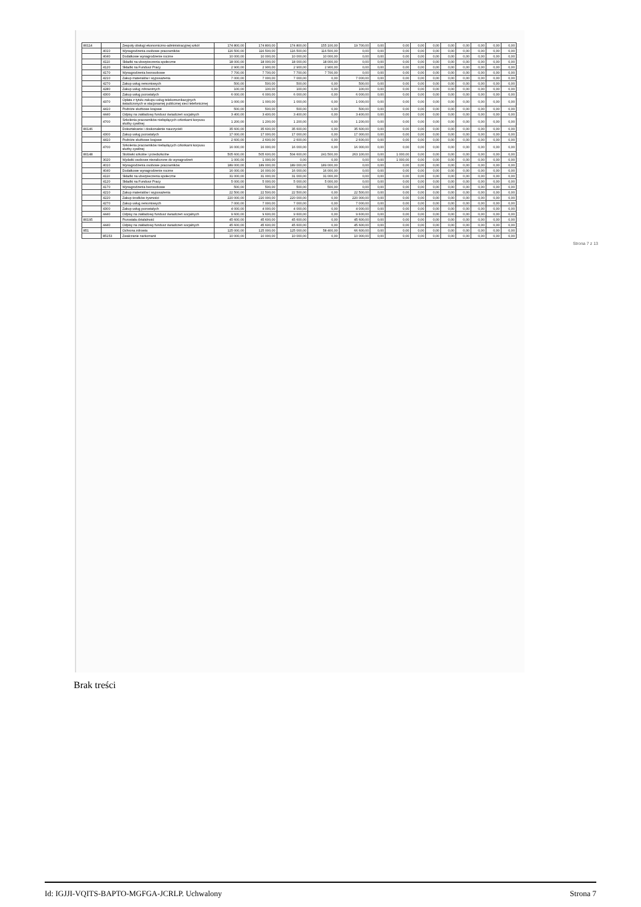| 80114 | | Zespoły obsługi ekonomiczno-administracyjnej szkół | 174 800,00 | 174 800,00 | 174 800,00 | 155 100,00 | 19 700,00 | 0,00 | 0,00 | 0,00 | 0,00 | 0,00 | 0,00 | 0,00 | 0,00 | 0,00 |
| | 4010 | Wynagrodzenia osobowe pracowników | 116 500,00 | 116 500,00 | 116 500,00 | 116 500,00 | 0,00 | 0,00 | 0,00 | 0,00 | 0,00 | 0,00 | 0,00 | 0,00 | 0,00 | 0,00 |
| | 4040 | Dodatkowe wynagrodzenie roczne | 10 000,00 | 10 000,00 | 10 000,00 | 10 000,00 | 0,00 | 0,00 | 0,00 | 0,00 | 0,00 | 0,00 | 0,00 | 0,00 | 0,00 | 0,00 |
| | 4110 | Składki na ubezpieczenia społeczne | 18 000,00 | 18 000,00 | 18 000,00 | 18 000,00 | 0,00 | 0,00 | 0,00 | 0,00 | 0,00 | 0,00 | 0,00 | 0,00 | 0,00 | 0,00 |
| | 4120 | Składki na Fundusz Pracy | 2 900,00 | 2 900,00 | 2 900,00 | 2 900,00 | 0,00 | 0,00 | 0,00 | 0,00 | 0,00 | 0,00 | 0,00 | 0,00 | 0,00 | 0,00 |
| | 4170 | Wynagrodzenia bezosobowe | 7 700,00 | 7 700,00 | 7 700,00 | 7 700,00 | 0,00 | 0,00 | 0,00 | 0,00 | 0,00 | 0,00 | 0,00 | 0,00 | 0,00 | 0,00 |
| | 4210 | Zakup materiałów i wyposażenia | 7 000,00 | 7 000,00 | 7 000,00 | 0,00 | 7 000,00 | 0,00 | 0,00 | 0,00 | 0,00 | 0,00 | 0,00 | 0,00 | 0,00 | 0,00 |
| | 4270 | Zakup usług remontowych | 500,00 | 500,00 | 500,00 | 0,00 | 500,00 | 0,00 | 0,00 | 0,00 | 0,00 | 0,00 | 0,00 | 0,00 | 0,00 | 0,00 |
| | 4280 | Zakup usług zdrowotnych | 100,00 | 100,00 | 100,00 | 0,00 | 100,00 | 0,00 | 0,00 | 0,00 | 0,00 | 0,00 | 0,00 | 0,00 | 0,00 | 0,00 |
| | 4300 | Zakup usług pozostałych | 6 000,00 | 6 000,00 | 6 000,00 | 0,00 | 6 000,00 | 0,00 | 0,00 | 0,00 | 0,00 | 0,00 | 0,00 | 0,00 | 0,00 | 0,00 |
| | 4370 | Opłata z tytułu zakupu usług telekomunikacyjnych świadczonych w stacjonarnej publicznej sieci telefonicznej | 1 000,00 | 1 000,00 | 1 000,00 | 0,00 | 1 000,00 | 0,00 | 0,00 | 0,00 | 0,00 | 0,00 | 0,00 | 0,00 | 0,00 | 0,00 |
| | 4410 | Podróże służbowe krajowe | 500,00 | 500,00 | 500,00 | 0,00 | 500,00 | 0,00 | 0,00 | 0,00 | 0,00 | 0,00 | 0,00 | 0,00 | 0,00 | 0,00 |
| | 4440 | Odpisy na zakładowy fundusz świadczeń socjalnych | 3 400,00 | 3 400,00 | 3 400,00 | 0,00 | 3 400,00 | 0,00 | 0,00 | 0,00 | 0,00 | 0,00 | 0,00 | 0,00 | 0,00 | 0,00 |
| | 4700 | Szkolenia pracowników niebędących członkami korpusu służby cywilnej | 1 200,00 | 1 200,00 | 1 200,00 | 0,00 | 1 200,00 | 0,00 | 0,00 | 0,00 | 0,00 | 0,00 | 0,00 | 0,00 | 0,00 | 0,00 |
| 80146 | | Dokształcanie i doskonalenie nauczycieli | 35 600,00 | 35 600,00 | 35 600,00 | 0,00 | 35 600,00 | 0,00 | 0,00 | 0,00 | 0,00 | 0,00 | 0,00 | 0,00 | 0,00 | 0,00 |
| | 4300 | Zakup usług pozostałych | 17 000,00 | 17 000,00 | 17 000,00 | 0,00 | 17 000,00 | 0,00 | 0,00 | 0,00 | 0,00 | 0,00 | 0,00 | 0,00 | 0,00 | 0,00 |
| | 4410 | Podróże służbowe krajowe | 2 600,00 | 2 600,00 | 2 600,00 | 0,00 | 2 600,00 | 0,00 | 0,00 | 0,00 | 0,00 | 0,00 | 0,00 | 0,00 | 0,00 | 0,00 |
| | 4700 | Szkolenia pracowników niebędących członkami korpusu służby cywilnej | 16 000,00 | 16 000,00 | 16 000,00 | 0,00 | 16 000,00 | 0,00 | 0,00 | 0,00 | 0,00 | 0,00 | 0,00 | 0,00 | 0,00 | 0,00 |
| 80148 | | Stołówki szkolne i przedszkolne | 505 600,00 | 505 600,00 | 504 600,00 | 241 500,00 | 263 100,00 | 0,00 | 1 000,00 | 0,00 | 0,00 | 0,00 | 0,00 | 0,00 | 0,00 | 0,00 |
| | 3020 | Wydatki osobowe niezaliczone do wynagrodzeń | 1 000,00 | 1 000,00 | 0,00 | 0,00 | 0,00 | 0,00 | 1 000,00 | 0,00 | 0,00 | 0,00 | 0,00 | 0,00 | 0,00 | 0,00 |
| | 4010 | Wynagrodzenia osobowe pracowników | 189 000,00 | 189 000,00 | 189 000,00 | 189 000,00 | 0,00 | 0,00 | 0,00 | 0,00 | 0,00 | 0,00 | 0,00 | 0,00 | 0,00 | 0,00 |
| | 4040 | Dodatkowe wynagrodzenie roczne | 16 000,00 | 16 000,00 | 16 000,00 | 16 000,00 | 0,00 | 0,00 | 0,00 | 0,00 | 0,00 | 0,00 | 0,00 | 0,00 | 0,00 | 0,00 |
| | 4110 | Składki na ubezpieczenia społeczne | 31 000,00 | 31 000,00 | 31 000,00 | 31 000,00 | 0,00 | 0,00 | 0,00 | 0,00 | 0,00 | 0,00 | 0,00 | 0,00 | 0,00 | 0,00 |
| | 4120 | Składki na Fundusz Pracy | 5 000,00 | 5 000,00 | 5 000,00 | 5 000,00 | 0,00 | 0,00 | 0,00 | 0,00 | 0,00 | 0,00 | 0,00 | 0,00 | 0,00 | 0,00 |
| | 4170 | Wynagrodzenia bezosobowe | 500,00 | 500,00 | 500,00 | 500,00 | 0,00 | 0,00 | 0,00 | 0,00 | 0,00 | 0,00 | 0,00 | 0,00 | 0,00 | 0,00 |
| | 4210 | Zakup materiałów i wyposażenia | 22 500,00 | 22 500,00 | 22 500,00 | 0,00 | 22 500,00 | 0,00 | 0,00 | 0,00 | 0,00 | 0,00 | 0,00 | 0,00 | 0,00 | 0,00 |
| | 4220 | Zakup środków żywności | 220 000,00 | 220 000,00 | 220 000,00 | 0,00 | 220 000,00 | 0,00 | 0,00 | 0,00 | 0,00 | 0,00 | 0,00 | 0,00 | 0,00 | 0,00 |
| | 4270 | Zakup usług remontowych | 7 000,00 | 7 000,00 | 7 000,00 | 0,00 | 7 000,00 | 0,00 | 0,00 | 0,00 | 0,00 | 0,00 | 0,00 | 0,00 | 0,00 | 0,00 |
| | 4300 | Zakup usług pozostałych | 4 000,00 | 4 000,00 | 4 000,00 | 0,00 | 4 000,00 | 0,00 | 0,00 | 0,00 | 0,00 | 0,00 | 0,00 | 0,00 | 0,00 | 0,00 |
| | 4440 | Odpisy na zakładowy fundusz świadczeń socjalnych | 9 600,00 | 9 600,00 | 9 600,00 | 0,00 | 9 600,00 | 0,00 | 0,00 | 0,00 | 0,00 | 0,00 | 0,00 | 0,00 | 0,00 | 0,00 |
| 80195 | | Pozostała działalność | 45 600,00 | 45 600,00 | 45 600,00 | 0,00 | 45 600,00 | 0,00 | 0,00 | 0,00 | 0,00 | 0,00 | 0,00 | 0,00 | 0,00 | 0,00 |
| | 4440 | Odpisy na zakładowy fundusz świadczeń socjalnych | 45 600,00 | 45 600,00 | 45 600,00 | 0,00 | 45 600,00 | 0,00 | 0,00 | 0,00 | 0,00 | 0,00 | 0,00 | 0,00 | 0,00 | 0,00 |
| 851 | | Ochrona zdrowia | 125 000,00 | 125 000,00 | 125 000,00 | 58 400,00 | 66 600,00 | 0,00 | 0,00 | 0,00 | 0,00 | 0,00 | 0,00 | 0,00 | 0,00 | 0,00 |
| | 85153 | Zwalczanie narkomanii | 10 000,00 | 10 000,00 | 10 000,00 | 0,00 | 10 000,00 | 0,00 | 0,00 | 0,00 | 0,00 | 0,00 | 0,00 | 0,00 | 0,00 | 0,00 |
Strona 7 z 13
Brak treści
Id: IGJJI-VQITS-BAPTO-MGFGA-JCRLP. Uchwalony Strona 7